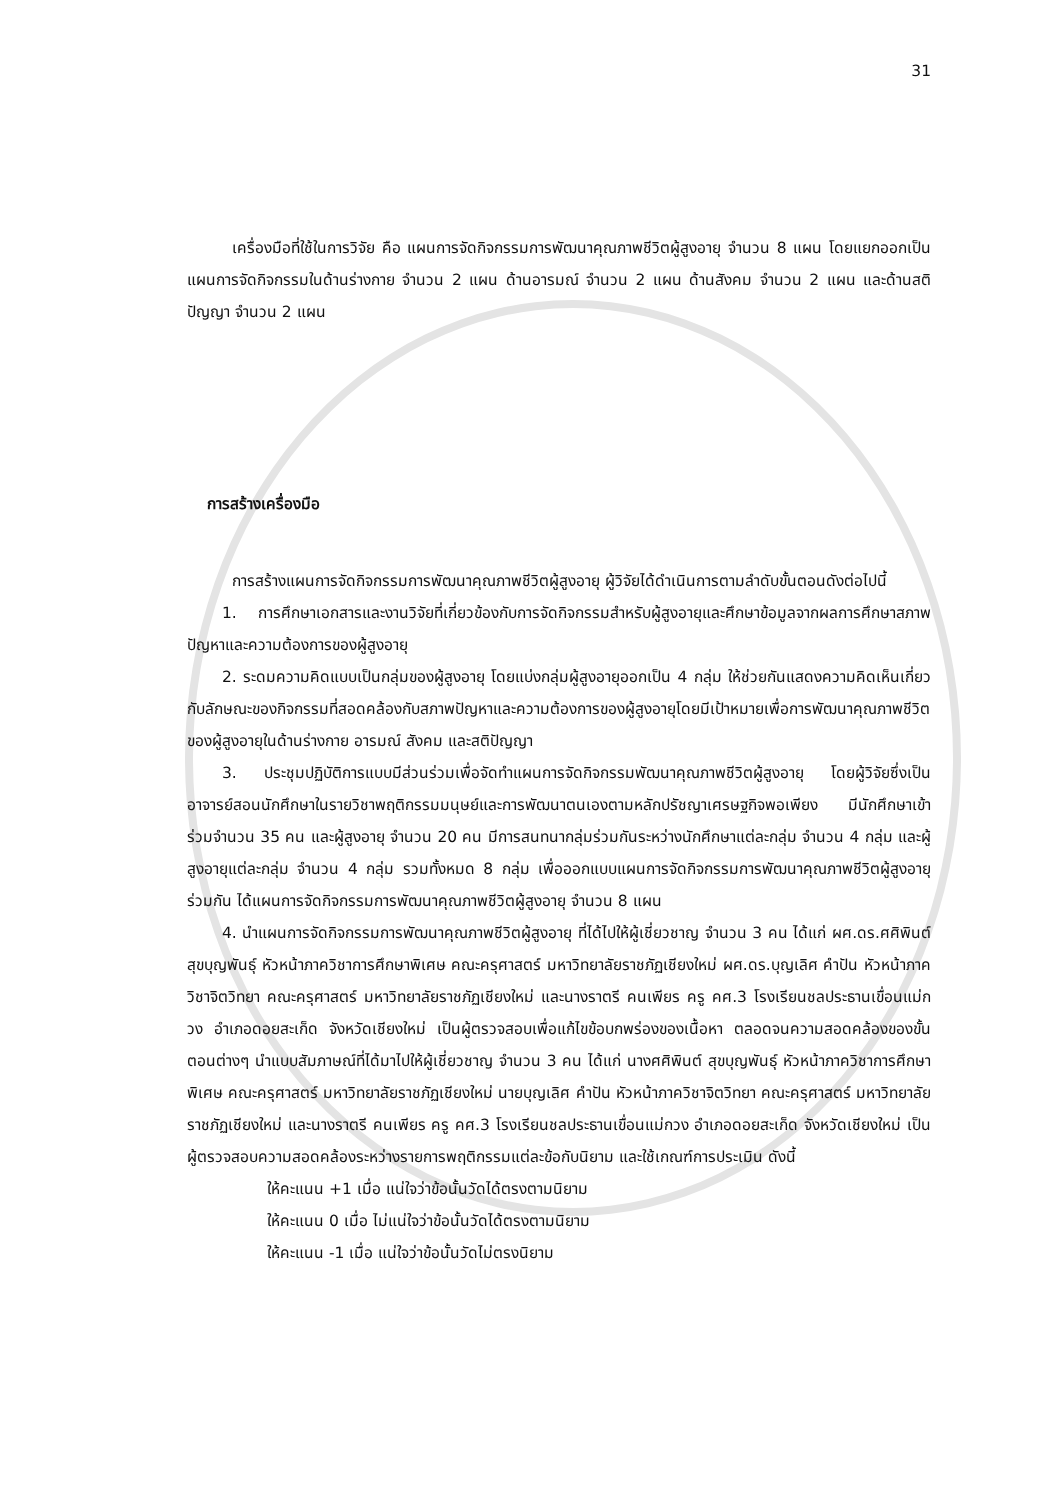31
เครื่องมือที่ใช้ในการวิจัย คือ แผนการจัดกิจกรรมการพัฒนาคุณภาพชีวิตผู้สูงอายุ จำนวน 8 แผน โดยแยกออกเป็นแผนการจัดกิจกรรมในด้านร่างกาย จำนวน 2 แผน ด้านอารมณ์ จำนวน 2 แผน ด้านสังคม จำนวน 2 แผน และด้านสติปัญญา จำนวน 2 แผน
การสร้างเครื่องมือ
การสร้างแผนการจัดกิจกรรมการพัฒนาคุณภาพชีวิตผู้สูงอายุ ผู้วิจัยได้ดำเนินการตามลำดับขั้นตอนดังต่อไปนี้
1. การศึกษาเอกสารและงานวิจัยที่เกี่ยวข้องกับการจัดกิจกรรมสำหรับผู้สูงอายุและศึกษาข้อมูลจากผลการศึกษาสภาพปัญหาและความต้องการของผู้สูงอายุ
2. ระดมความคิดแบบเป็นกลุ่มของผู้สูงอายุ โดยแบ่งกลุ่มผู้สูงอายุออกเป็น 4 กลุ่ม ให้ช่วยกันแสดงความคิดเห็นเกี่ยวกับลักษณะของกิจกรรมที่สอดคล้องกับสภาพปัญหาและความต้องการของผู้สูงอายุโดยมีเป้าหมายเพื่อการพัฒนาคุณภาพชีวิตของผู้สูงอายุในด้านร่างกาย อารมณ์ สังคม และสติปัญญา
3. ประชุมปฏิบัติการแบบมีส่วนร่วมเพื่อจัดทำแผนการจัดกิจกรรมพัฒนาคุณภาพชีวิตผู้สูงอายุ โดยผู้วิจัยซึ่งเป็นอาจารย์สอนนักศึกษาในรายวิชาพฤติกรรมมนุษย์และการพัฒนาตนเองตามหลักปรัชญาเศรษฐกิจพอเพียง มีนักศึกษาเข้าร่วมจำนวน 35 คน และผู้สูงอายุ จำนวน 20 คน มีการสนทนากลุ่มร่วมกันระหว่างนักศึกษาแต่ละกลุ่ม จำนวน 4 กลุ่ม และผู้สูงอายุแต่ละกลุ่ม จำนวน 4 กลุ่ม รวมทั้งหมด 8 กลุ่ม เพื่อออกแบบแผนการจัดกิจกรรมการพัฒนาคุณภาพชีวิตผู้สูงอายุร่วมกัน ได้แผนการจัดกิจกรรมการพัฒนาคุณภาพชีวิตผู้สูงอายุ จำนวน 8 แผน
4. นำแผนการจัดกิจกรรมการพัฒนาคุณภาพชีวิตผู้สูงอายุ ที่ได้ไปให้ผู้เชี่ยวชาญ จำนวน 3 คน ได้แก่ ผศ.ดร.ศศิพินต์ สุขบุญพันธุ์ หัวหน้าภาควิชาการศึกษาพิเศษ คณะครุศาสตร์ มหาวิทยาลัยราชภัฏเชียงใหม่ ผศ.ดร.บุญเลิศ คำปัน หัวหน้าภาควิชาจิตวิทยา คณะครุศาสตร์ มหาวิทยาลัยราชภัฏเชียงใหม่ และนางราตรี คนเพียร ครู คศ.3 โรงเรียนชลประธานเขื่อนแม่กวง อำเภอดอยสะเก็ด จังหวัดเชียงใหม่ เป็นผู้ตรวจสอบเพื่อแก้ไขข้อบกพร่องของเนื้อหา ตลอดจนความสอดคล้องของขั้นตอนต่างๆ นำแบบสัมภาษณ์ที่ได้มาไปให้ผู้เชี่ยวชาญ จำนวน 3 คน ได้แก่ นางศศิพินต์ สุขบุญพันธุ์ หัวหน้าภาควิชาการศึกษาพิเศษ คณะครุศาสตร์ มหาวิทยาลัยราชภัฏเชียงใหม่ นายบุญเลิศ คำปัน หัวหน้าภาควิชาจิตวิทยา คณะครุศาสตร์ มหาวิทยาลัยราชภัฏเชียงใหม่ และนางราตรี คนเพียร ครู คศ.3 โรงเรียนชลประธานเขื่อนแม่กวง อำเภอดอยสะเก็ด จังหวัดเชียงใหม่ เป็นผู้ตรวจสอบความสอดคล้องระหว่างรายการพฤติกรรมแต่ละข้อกับนิยาม และใช้เกณฑ์การประเมิน ดังนี้
ให้คะแนน +1 เมื่อ แน่ใจว่าข้อนั้นวัดได้ตรงตามนิยาม
ให้คะแนน 0 เมื่อ ไม่แน่ใจว่าข้อนั้นวัดได้ตรงตามนิยาม
ให้คะแนน -1 เมื่อ แน่ใจว่าข้อนั้นวัดไม่ตรงนิยาม